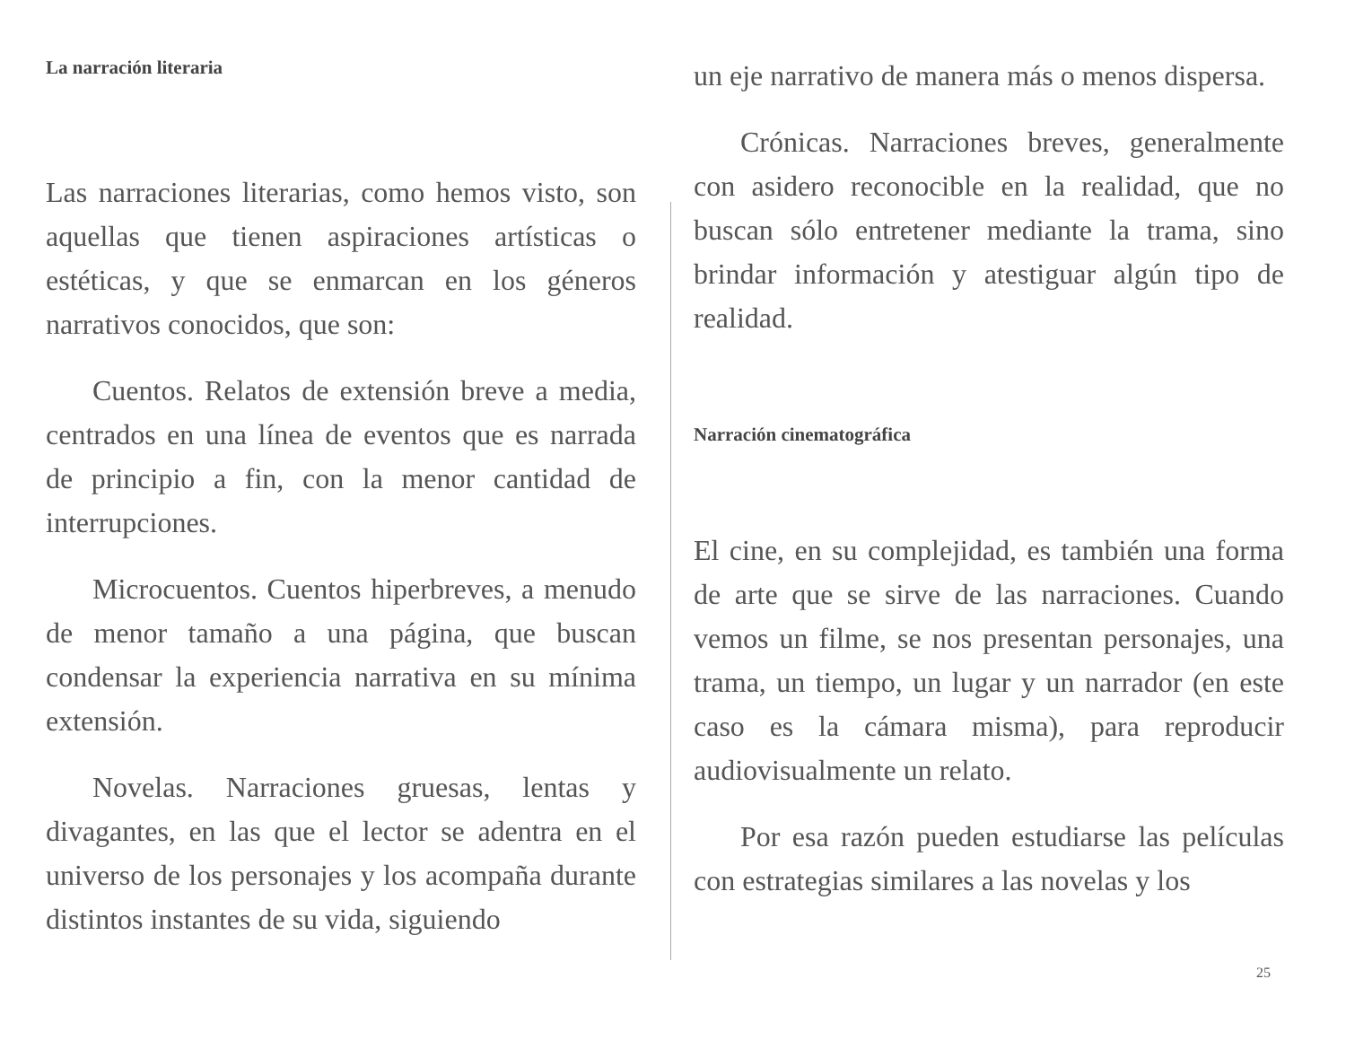La narración literaria
Las narraciones literarias, como hemos visto, son aquellas que tienen aspiraciones artísticas o estéticas, y que se enmarcan en los géneros narrativos conocidos, que son:
Cuentos. Relatos de extensión breve a media, centrados en una línea de eventos que es narrada de principio a fin, con la menor cantidad de interrupciones.
Microcuentos. Cuentos hiperbreves, a menudo de menor tamaño a una página, que buscan condensar la experiencia narrativa en su mínima extensión.
Novelas. Narraciones gruesas, lentas y divagantes, en las que el lector se adentra en el universo de los personajes y los acompaña durante distintos instantes de su vida, siguiendo
un eje narrativo de manera más o menos dispersa.
Crónicas. Narraciones breves, generalmente con asidero reconocible en la realidad, que no buscan sólo entretener mediante la trama, sino brindar información y atestiguar algún tipo de realidad.
Narración cinematográfica
El cine, en su complejidad, es también una forma de arte que se sirve de las narraciones. Cuando vemos un filme, se nos presentan personajes, una trama, un tiempo, un lugar y un narrador (en este caso es la cámara misma), para reproducir audiovisualmente un relato.
Por esa razón pueden estudiarse las películas con estrategias similares a las novelas y los
25